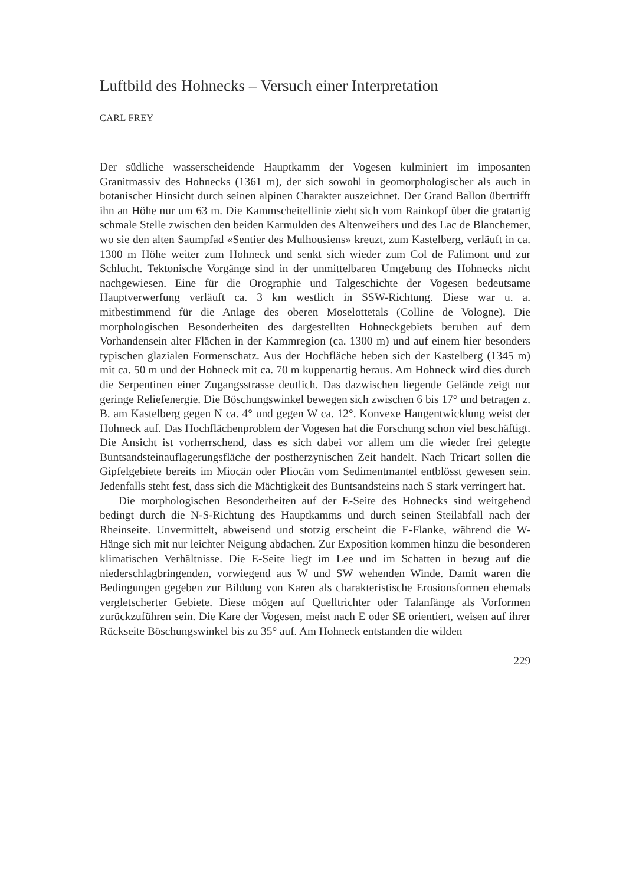Luftbild des Hohnecks – Versuch einer Interpretation
CARL FREY
Der südliche wasserscheidende Hauptkamm der Vogesen kulminiert im imposanten Granitmassiv des Hohnecks (1361 m), der sich sowohl in geomorphologischer als auch in botanischer Hinsicht durch seinen alpinen Charakter auszeichnet. Der Grand Ballon übertrifft ihn an Höhe nur um 63 m. Die Kammscheitellinie zieht sich vom Rainkopf über die gratartig schmale Stelle zwischen den beiden Karmulden des Altenweihers und des Lac de Blanchemer, wo sie den alten Saumpfad «Sentier des Mulhousiens» kreuzt, zum Kastelberg, verläuft in ca. 1300 m Höhe weiter zum Hohneck und senkt sich wieder zum Col de Falimont und zur Schlucht. Tektonische Vorgänge sind in der unmittelbaren Umgebung des Hohnecks nicht nachgewiesen. Eine für die Orographie und Talgeschichte der Vogesen bedeutsame Hauptverwerfung verläuft ca. 3 km westlich in SSW-Richtung. Diese war u. a. mitbestimmend für die Anlage des oberen Moselottetals (Colline de Vologne). Die morphologischen Besonderheiten des dargestellten Hohneckgebiets beruhen auf dem Vorhandensein alter Flächen in der Kammregion (ca. 1300 m) und auf einem hier besonders typischen glazialen Formenschatz. Aus der Hochfläche heben sich der Kastelberg (1345 m) mit ca. 50 m und der Hohneck mit ca. 70 m kuppenartig heraus. Am Hohneck wird dies durch die Serpentinen einer Zugangsstrasse deutlich. Das dazwischen liegende Gelände zeigt nur geringe Reliefenergie. Die Böschungswinkel bewegen sich zwischen 6 bis 17° und betragen z. B. am Kastelberg gegen N ca. 4° und gegen W ca. 12°. Konvexe Hangentwicklung weist der Hohneck auf. Das Hochflächenproblem der Vogesen hat die Forschung schon viel beschäftigt. Die Ansicht ist vorherrschend, dass es sich dabei vor allem um die wieder frei gelegte Buntsandsteinauflagerungsfläche der postherzynischen Zeit handelt. Nach Tricart sollen die Gipfelgebiete bereits im Miocän oder Pliocän vom Sedimentmantel entblösst gewesen sein. Jedenfalls steht fest, dass sich die Mächtigkeit des Buntsandsteins nach S stark verringert hat.
Die morphologischen Besonderheiten auf der E-Seite des Hohnecks sind weitgehend bedingt durch die N-S-Richtung des Hauptkamms und durch seinen Steilabfall nach der Rheinseite. Unvermittelt, abweisend und stotzig erscheint die E-Flanke, während die W-Hänge sich mit nur leichter Neigung abdachen. Zur Exposition kommen hinzu die besonderen klimatischen Verhältnisse. Die E-Seite liegt im Lee und im Schatten in bezug auf die niederschlagbringenden, vorwiegend aus W und SW wehenden Winde. Damit waren die Bedingungen gegeben zur Bildung von Karen als charakteristische Erosionsformen ehemals vergletscherter Gebiete. Diese mögen auf Quelltrichter oder Talanfänge als Vorformen zurückzuführen sein. Die Kare der Vogesen, meist nach E oder SE orientiert, weisen auf ihrer Rückseite Böschungswinkel bis zu 35° auf. Am Hohneck entstanden die wilden
229